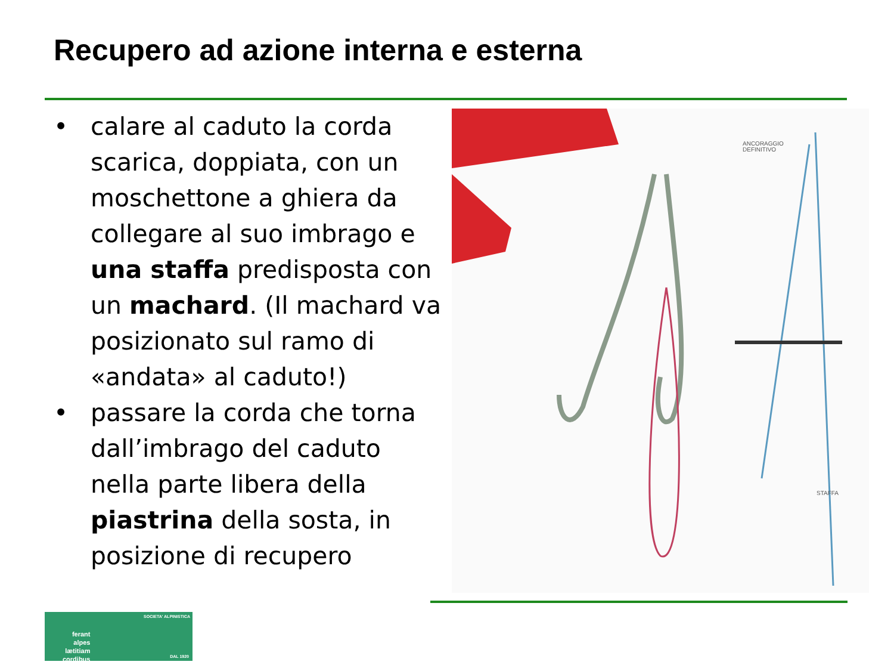Recupero ad azione interna e esterna
• calare al caduto la corda scarica, doppiata, con un moschettone a ghiera da collegare al suo imbrago e una staffa predisposta con un machard. (Il machard va posizionato sul ramo di «andata» al caduto!)
• passare la corda che torna dall’imbrago del caduto nella parte libera della piastrina della sosta, in posizione di recupero
ANCORAGGIO
DEFINITIVO
STAFFA
SOCIETA' ALPINISTICA
ferant
alpes
lætitiam
cordibus
DAL 1920